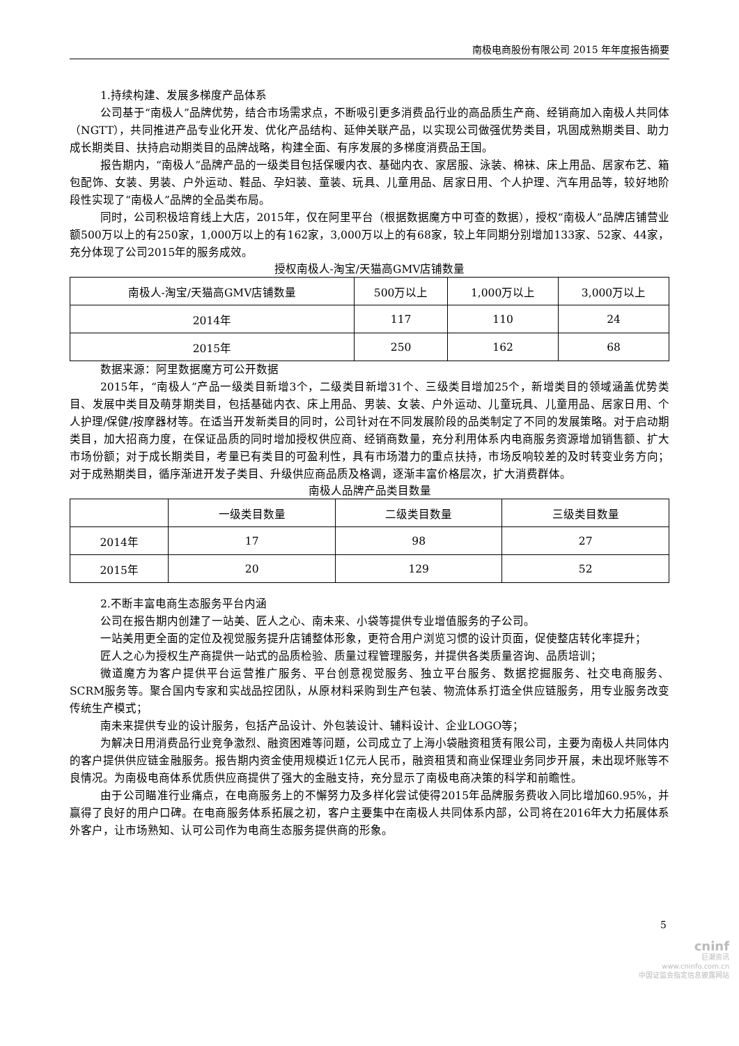南极电商股份有限公司 2015 年年度报告摘要
1.持续构建、发展多梯度产品体系
公司基于“南极人”品牌优势，结合市场需求点，不断吸引更多消费品行业的高品质生产商、经销商加入南极人共同体（NGTT），共同推进产品专业化开发、优化产品结构、延伸关联产品，以实现公司做强优势类目，巩固成熟期类目、助力成长期类目、扶持启动期类目的品牌战略，构建全面、有序发展的多梯度消费品王国。
报告期内，“南极人”品牌产品的一级类目包括保暖内衣、基础内衣、家居服、泳装、棉袜、床上用品、居家布艺、箱包配饰、女装、男装、户外运动、鞋品、孕妇装、童装、玩具、儿童用品、居家日用、个人护理、汽车用品等，较好地阶段性实现了“南极人”品牌的全品类布局。
同时，公司积极培育线上大店，2015年，仅在阿里平台（根据数据魔方中可查的数据），授权“南极人”品牌店铺营业额500万以上的有250家，1,000万以上的有162家，3,000万以上的有68家，较上年同期分别增加133家、52家、44家，充分体现了公司2015年的服务成效。
授权南极人-淘宝/天猫高GMV店铺数量
| 南极人-淘宝/天猫高GMV店铺数量 | 500万以上 | 1,000万以上 | 3,000万以上 |
| --- | --- | --- | --- |
| 2014年 | 117 | 110 | 24 |
| 2015年 | 250 | 162 | 68 |
数据来源：阿里数据魔方可公开数据
2015年，“南极人”产品一级类目新增3个，二级类目新增31个、三级类目增加25个，新增类目的领域涵盖优势类目、发展中类目及萌芽期类目，包括基础内衣、床上用品、男装、女装、户外运动、儿童玩具、儿童用品、居家日用、个人护理/保健/按摩器材等。在适当开发新类目的同时，公司针对在不同发展阶段的品类制定了不同的发展策略。对于启动期类目，加大招商力度，在保证品质的同时增加授权供应商、经销商数量，充分利用体系内电商服务资源增加销售额、扩大市场份额；对于成长期类目，考量已有类目的可盈利性，具有市场潜力的重点扶持，市场反响较差的及时转变业务方向；对于成熟期类目，循序渐进开发子类目、升级供应商品质及格调，逐渐丰富价格层次，扩大消费群体。
南极人品牌产品类目数量
| | 一级类目数量 | 二级类目数量 | 三级类目数量 |
| --- | --- | --- | --- |
| 2014年 | 17 | 98 | 27 |
| 2015年 | 20 | 129 | 52 |
2.不断丰富电商生态服务平台内涵
公司在报告期内创建了一站美、匠人之心、南未来、小袋等提供专业增值服务的子公司。
一站美用更全面的定位及视觉服务提升店铺整体形象，更符合用户浏览习惯的设计页面，促使整店转化率提升；
匠人之心为授权生产商提供一站式的品质检验、质量过程管理服务，并提供各类质量咨询、品质培训；
微道魔方为客户提供平台运营推广服务、平台创意视觉服务、独立平台服务、数据挖掘服务、社交电商服务、SCRM服务等。聚合国内专家和实战品控团队，从原材料采购到生产包装、物流体系打造全供应链服务，用专业服务改变传统生产模式；
南未来提供专业的设计服务，包括产品设计、外包装设计、辅料设计、企业LOGO等；
为解决日用消费品行业竞争激烈、融资困难等问题，公司成立了上海小袋融资租赁有限公司，主要为南极人共同体内的客户提供供应链金融服务。报告期内资金使用规模近1亿元人民币，融资租赁和商业保理业务同步开展，未出现坏账等不良情况。为南极电商体系优质供应商提供了强大的金融支持，充分显示了南极电商决策的科学和前瞻性。
由于公司瞄准行业痛点，在电商服务上的不懈努力及多样化尝试使得2015年品牌服务费收入同比增加60.95%，并赢得了良好的用户口碑。在电商服务体系拓展之初，客户主要集中在南极人共同体系内部，公司将在2016年大力拓展体系外客户，让市场熟知、认可公司作为电商生态服务提供商的形象。
5
cninf
巨潮资讯
www.cninfo.com.cn
中国证监会指定信息披露网站